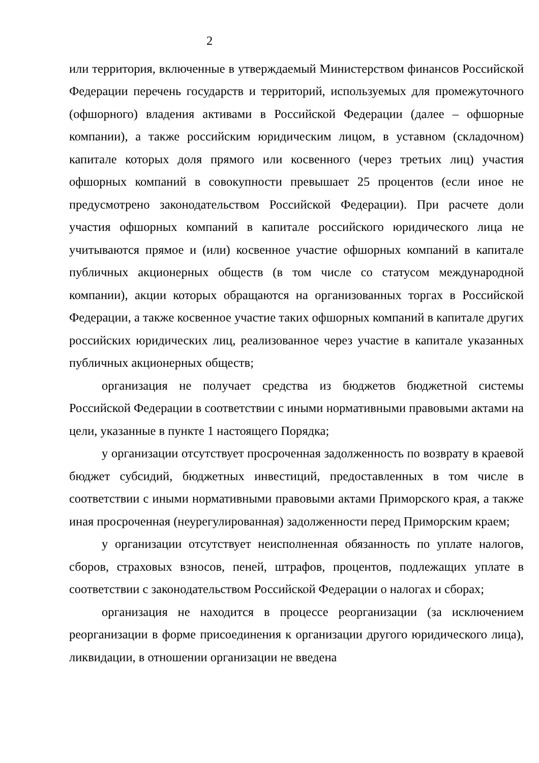2
или территория, включенные в утверждаемый Министерством финансов Российской Федерации перечень государств и территорий, используемых для промежуточного (офшорного) владения активами в Российской Федерации (далее – офшорные компании), а также российским юридическим лицом, в уставном (складочном) капитале которых доля прямого или косвенного (через третьих лиц) участия офшорных компаний в совокупности превышает 25 процентов (если иное не предусмотрено законодательством Российской Федерации). При расчете доли участия офшорных компаний в капитале российского юридического лица не учитываются прямое и (или) косвенное участие офшорных компаний в капитале публичных акционерных обществ (в том числе со статусом международной компании), акции которых обращаются на организованных торгах в Российской Федерации, а также косвенное участие таких офшорных компаний в капитале других российских юридических лиц, реализованное через участие в капитале указанных публичных акционерных обществ;
организация не получает средства из бюджетов бюджетной системы Российской Федерации в соответствии с иными нормативными правовыми актами на цели, указанные в пункте 1 настоящего Порядка;
у организации отсутствует просроченная задолженность по возврату в краевой бюджет субсидий, бюджетных инвестиций, предоставленных в том числе в соответствии с иными нормативными правовыми актами Приморского края, а также иная просроченная (неурегулированная) задолженности перед Приморским краем;
у организации отсутствует неисполненная обязанность по уплате налогов, сборов, страховых взносов, пеней, штрафов, процентов, подлежащих уплате в соответствии с законодательством Российской Федерации о налогах и сборах;
организация не находится в процессе реорганизации (за исключением реорганизации в форме присоединения к организации другого юридического лица), ликвидации, в отношении организации не введена